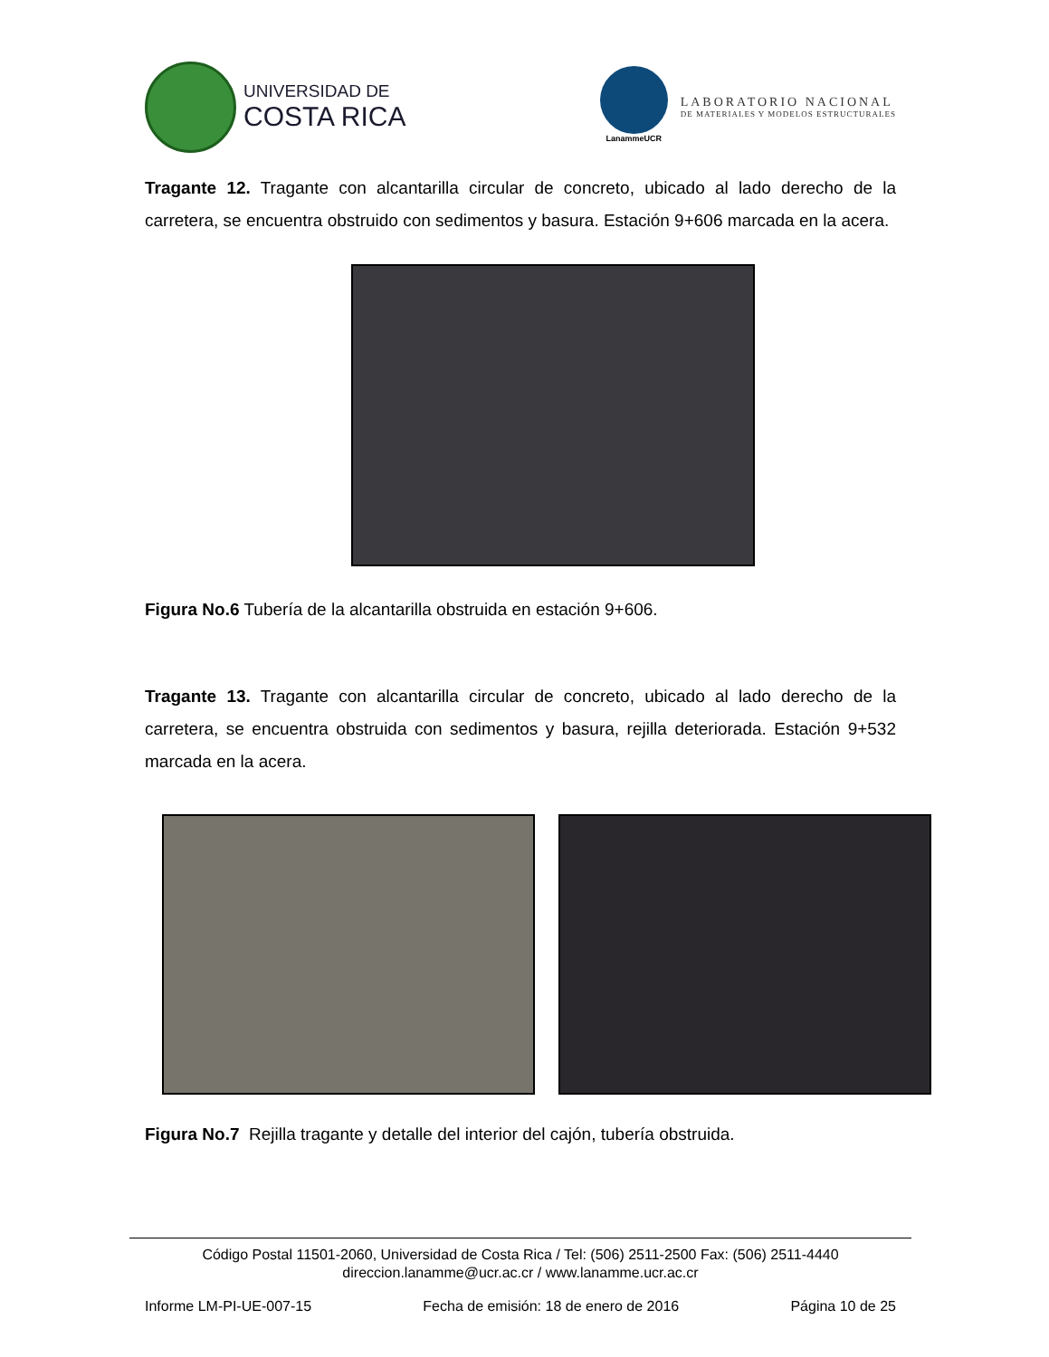UNIVERSIDAD DE
COSTA RICA
LanammeUCR
LABORATORIO NACIONAL
DE MATERIALES Y MODELOS ESTRUCTURALES
Tragante 12. Tragante con alcantarilla circular de concreto, ubicado al lado derecho de la carretera, se encuentra obstruido con sedimentos y basura. Estación 9+606 marcada en la acera.
Figura No.6 Tubería de la alcantarilla obstruida en estación 9+606.
Tragante 13. Tragante con alcantarilla circular de concreto, ubicado al lado derecho de la carretera, se encuentra obstruida con sedimentos y basura, rejilla deteriorada. Estación 9+532 marcada en la acera.
Figura No.7 Rejilla tragante y detalle del interior del cajón, tubería obstruida.
Código Postal 11501-2060, Universidad de Costa Rica / Tel: (506) 2511-2500 Fax: (506) 2511-4440
direccion.lanamme@ucr.ac.cr / www.lanamme.ucr.ac.cr
Informe LM-PI-UE-007-15 Fecha de emisión: 18 de enero de 2016 Página 10 de 25